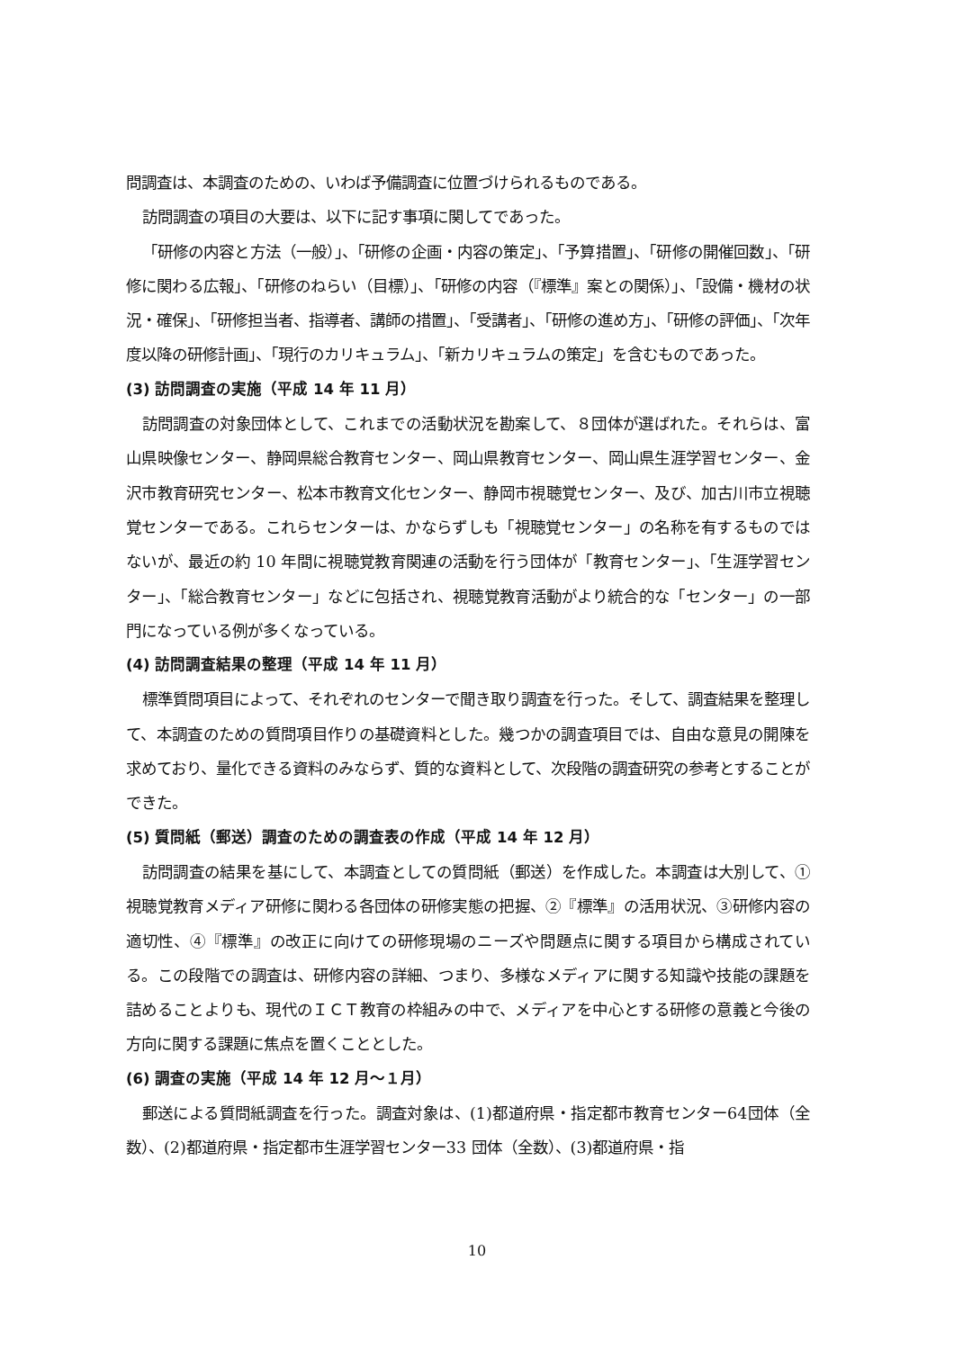問調査は、本調査のための、いわば予備調査に位置づけられるものである。
訪問調査の項目の大要は、以下に記す事項に関してであった。
「研修の内容と方法（一般）」、「研修の企画・内容の策定」、「予算措置」、「研修の開催回数」、「研修に関わる広報」、「研修のねらい（目標）」、「研修の内容（『標準』案との関係）」、「設備・機材の状況・確保」、「研修担当者、指導者、講師の措置」、「受講者」、「研修の進め方」、「研修の評価」、「次年度以降の研修計画」、「現行のカリキュラム」、「新カリキュラムの策定」を含むものであった。
(3) 訪問調査の実施（平成 14 年 11 月）
訪問調査の対象団体として、これまでの活動状況を勘案して、８団体が選ばれた。それらは、富山県映像センター、静岡県総合教育センター、岡山県教育センター、岡山県生涯学習センター、金沢市教育研究センター、松本市教育文化センター、静岡市視聴覚センター、及び、加古川市立視聴覚センターである。これらセンターは、かならずしも「視聴覚センター」の名称を有するものではないが、最近の約 10 年間に視聴覚教育関連の活動を行う団体が「教育センター」、「生涯学習センター」、「総合教育センター」などに包括され、視聴覚教育活動がより統合的な「センター」の一部門になっている例が多くなっている。
(4) 訪問調査結果の整理（平成 14 年 11 月）
標準質問項目によって、それぞれのセンターで聞き取り調査を行った。そして、調査結果を整理して、本調査のための質問項目作りの基礎資料とした。幾つかの調査項目では、自由な意見の開陳を求めており、量化できる資料のみならず、質的な資料として、次段階の調査研究の参考とすることができた。
(5) 質問紙（郵送）調査のための調査表の作成（平成 14 年 12 月）
訪問調査の結果を基にして、本調査としての質問紙（郵送）を作成した。本調査は大別して、①視聴覚教育メディア研修に関わる各団体の研修実態の把握、②『標準』の活用状況、③研修内容の適切性、④『標準』の改正に向けての研修現場のニーズや問題点に関する項目から構成されている。この段階での調査は、研修内容の詳細、つまり、多様なメディアに関する知識や技能の課題を詰めることよりも、現代のＩＣＴ教育の枠組みの中で、メディアを中心とする研修の意義と今後の方向に関する課題に焦点を置くこととした。
(6) 調査の実施（平成 14 年 12 月～１月）
郵送による質問紙調査を行った。調査対象は、(1)都道府県・指定都市教育センター64団体（全数）、(2)都道府県・指定都市生涯学習センター33 団体（全数）、(3)都道府県・指
10